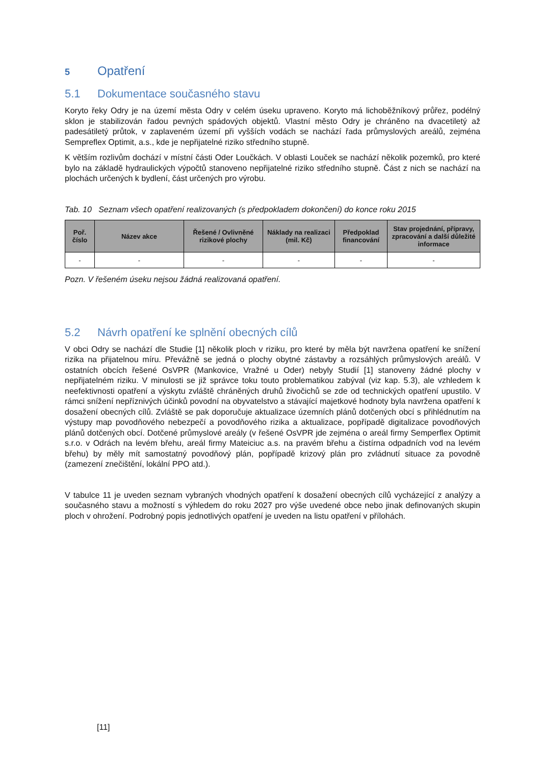5 Opatření
5.1 Dokumentace současného stavu
Koryto řeky Odry je na území města Odry v celém úseku upraveno. Koryto má lichoběžníkový průřez, podélný sklon je stabilizován řadou pevných spádových objektů. Vlastní město Odry je chráněno na dvacetiletý až padesátiletý průtok, v zaplaveném území při vyšších vodách se nachází řada průmyslových areálů, zejména Sempreflex Optimit, a.s., kde je nepřijatelné riziko středního stupně.
K větším rozlivům dochází v místní části Oder Loučkách. V oblasti Louček se nachází několik pozemků, pro které bylo na základě hydraulických výpočtů stanoveno nepřijatelné riziko středního stupně. Část z nich se nachází na plochách určených k bydlení, část určených pro výrobu.
Tab. 10 Seznam všech opatření realizovaných (s předpokladem dokončení) do konce roku 2015
| Poř. číslo | Název akce | Řešené / Ovlivněné rizikové plochy | Náklady na realizaci (mil. Kč) | Předpoklad financování | Stav projednání, přípravy, zpracování a další důležité informace |
| --- | --- | --- | --- | --- | --- |
| - | - | - | - | - | - |
Pozn. V řešeném úseku nejsou žádná realizovaná opatření.
5.2 Návrh opatření ke splnění obecných cílů
V obci Odry se nachází dle Studie [1] několik ploch v riziku, pro které by měla být navržena opatření ke snížení rizika na přijatelnou míru. Převážně se jedná o plochy obytné zástavby a rozsáhlých průmyslových areálů. V ostatních obcích řešené OsVPR (Mankovice, Vražné u Oder) nebyly Studií [1] stanoveny žádné plochy v nepřijatelném riziku. V minulosti se již správce toku touto problematikou zabýval (viz kap. 5.3), ale vzhledem k neefektivnosti opatření a výskytu zvláště chráněných druhů živočichů se zde od technických opatření upustilo. V rámci snížení nepříznivých účinků povodní na obyvatelstvo a stávající majetkové hodnoty byla navržena opatření k dosažení obecných cílů. Zvláště se pak doporučuje aktualizace územních plánů dotčených obcí s přihlédnutím na výstupy map povodňového nebezpečí a povodňového rizika a aktualizace, popřípadě digitalizace povodňových plánů dotčených obcí. Dotčené průmyslové areály (v řešené OsVPR jde zejména o areál firmy Semperflex Optimit s.r.o. v Odrách na levém břehu, areál firmy Mateiciuc a.s. na pravém břehu a čistírna odpadních vod na levém břehu) by měly mít samostatný povodňový plán, popřípadě krizový plán pro zvládnutí situace za povodně (zamezení znečištění, lokální PPO atd.).
V tabulce 11 je uveden seznam vybraných vhodných opatření k dosažení obecných cílů vycházející z analýzy a současného stavu a možností s výhledem do roku 2027 pro výše uvedené obce nebo jinak definovaných skupin ploch v ohrožení. Podrobný popis jednotlivých opatření je uveden na listu opatření v přílohách.
[11]